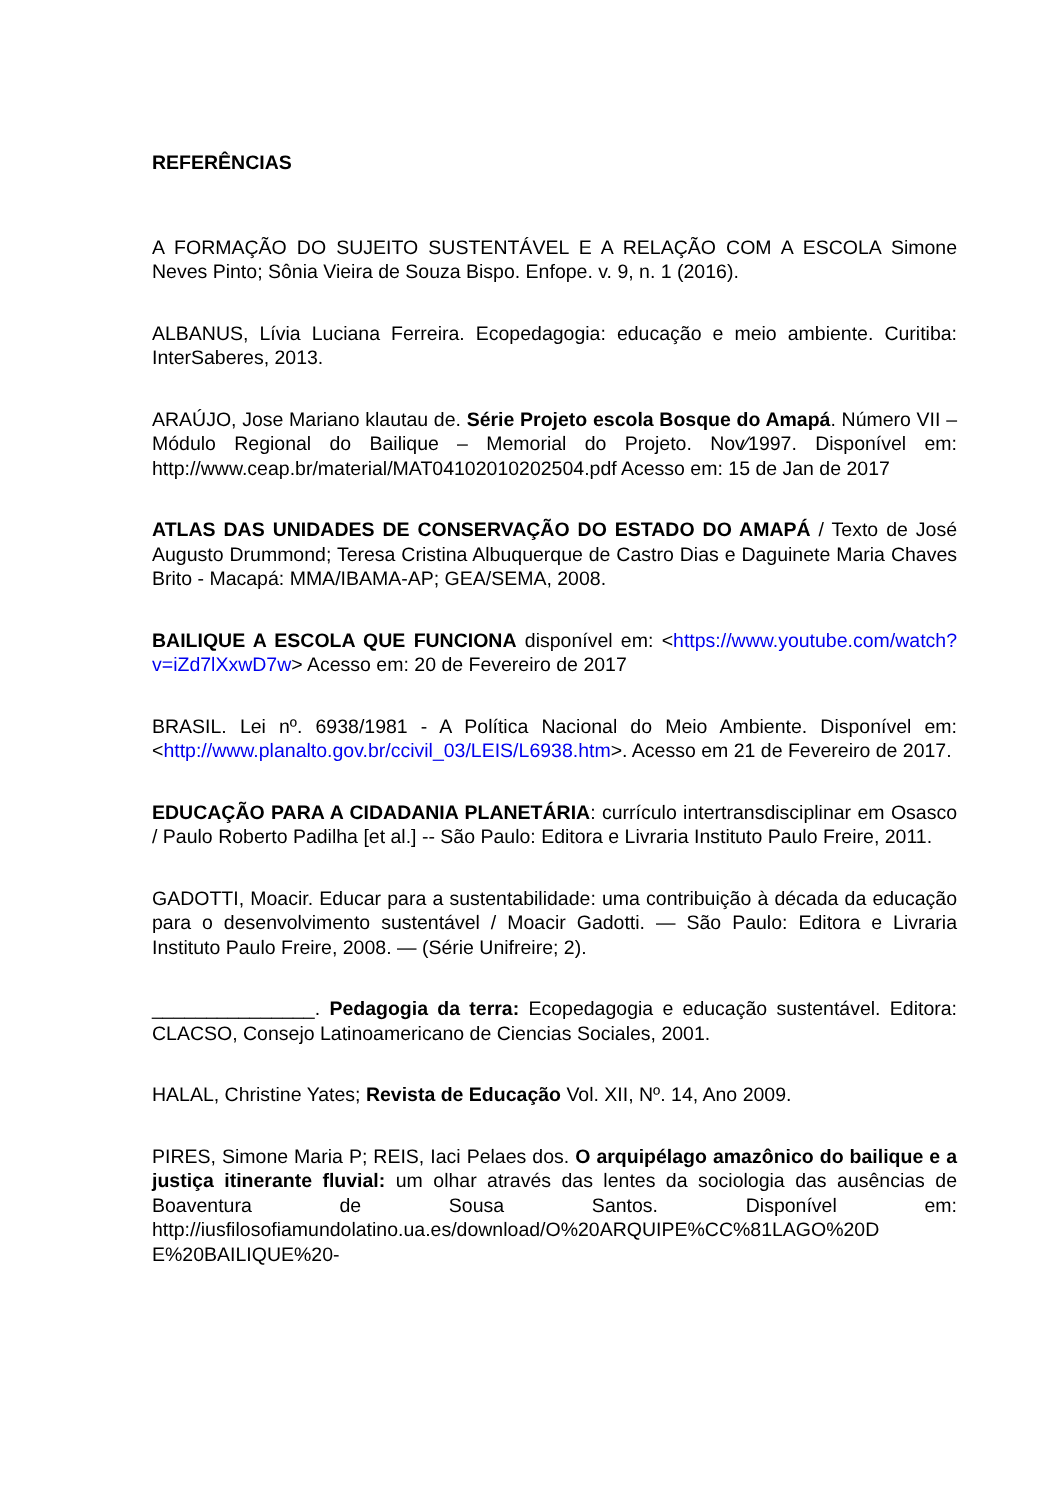REFERÊNCIAS
A FORMAÇÃO DO SUJEITO SUSTENTÁVEL E A RELAÇÃO COM A ESCOLA Simone Neves Pinto; Sônia Vieira de Souza Bispo. Enfope. v. 9, n. 1 (2016).
ALBANUS, Lívia Luciana Ferreira. Ecopedagogia: educação e meio ambiente. Curitiba: InterSaberes, 2013.
ARAÚJO, Jose Mariano klautau de. Série Projeto escola Bosque do Amapá. Número VII – Módulo Regional do Bailique – Memorial do Projeto. Nov⁄1997. Disponível em: http://www.ceap.br/material/MAT04102010202504.pdf Acesso em: 15 de Jan de 2017
ATLAS DAS UNIDADES DE CONSERVAÇÃO DO ESTADO DO AMAPÁ / Texto de José Augusto Drummond; Teresa Cristina Albuquerque de Castro Dias e Daguinete Maria Chaves Brito - Macapá: MMA/IBAMA-AP; GEA/SEMA, 2008.
BAILIQUE A ESCOLA QUE FUNCIONA disponível em: <https://www.youtube.com/watch?v=iZd7lXxwD7w> Acesso em: 20 de Fevereiro de 2017
BRASIL. Lei nº. 6938/1981 - A Política Nacional do Meio Ambiente. Disponível em: <http://www.planalto.gov.br/ccivil_03/LEIS/L6938.htm>. Acesso em 21 de Fevereiro de 2017.
EDUCAÇÃO PARA A CIDADANIA PLANETÁRIA: currículo intertransdisciplinar em Osasco / Paulo Roberto Padilha [et al.] -- São Paulo: Editora e Livraria Instituto Paulo Freire, 2011.
GADOTTI, Moacir. Educar para a sustentabilidade: uma contribuição à década da educação para o desenvolvimento sustentável / Moacir Gadotti. — São Paulo: Editora e Livraria Instituto Paulo Freire, 2008. — (Série Unifreire; 2).
_______________. Pedagogia da terra: Ecopedagogia e educação sustentável. Editora: CLACSO, Consejo Latinoamericano de Ciencias Sociales, 2001.
HALAL, Christine Yates; Revista de Educação Vol. XII, Nº. 14, Ano 2009.
PIRES, Simone Maria P; REIS, Iaci Pelaes dos. O arquipélago amazônico do bailique e a justiça itinerante fluvial: um olhar através das lentes da sociologia das ausências de Boaventura de Sousa Santos. Disponível em: http://iusfilosofiamundolatino.ua.es/download/O%20ARQUIPE%CC%81LAGO%20D E%20BAILIQUE%20-